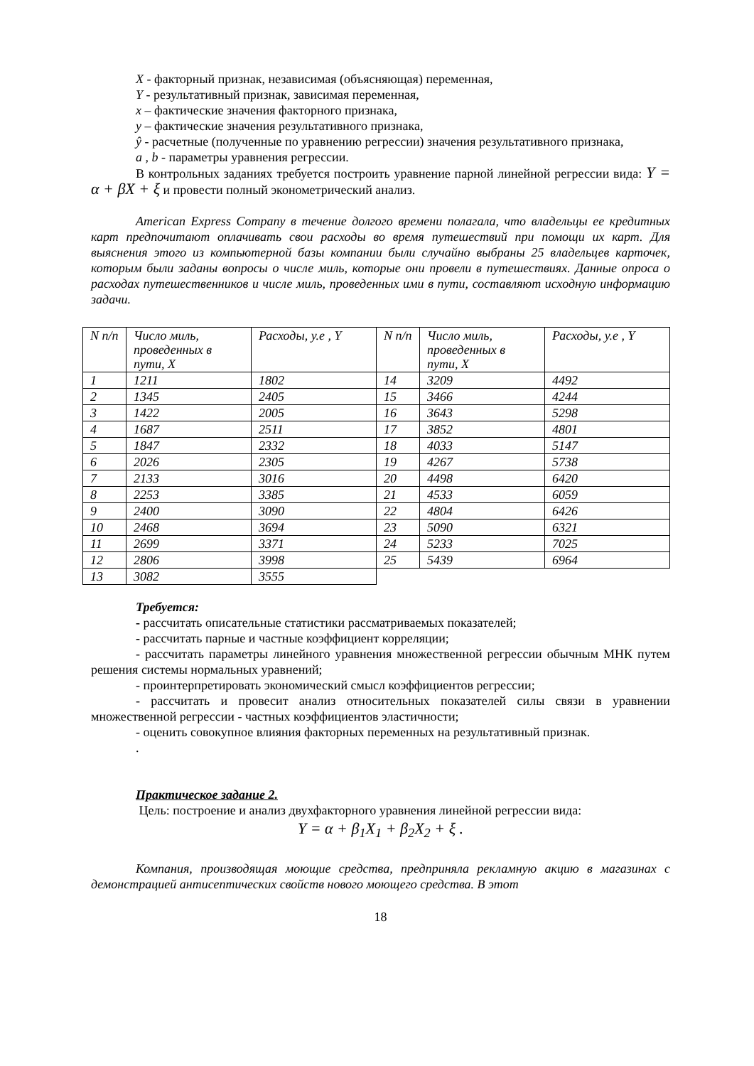X - факторный признак, независимая (объясняющая) переменная,
Y - результативный признак, зависимая переменная,
x – фактические значения факторного признака,
y – фактические значения результативного признака,
ŷ - расчетные (полученные по уравнению регрессии) значения результативного признака,
a , b - параметры уравнения регрессии.
В контрольных заданиях требуется построить уравнение парной линейной регрессии вида: Y = α + βX + ξ и провести полный эконометрический анализ.
American Express Company в течение долгого времени полагала, что владельцы ее кредитных карт предпочитают оплачивать свои расходы во время путешествий при помощи их карт. Для выяснения этого из компьютерной базы компании были случайно выбраны 25 владельцев карточек, которым были заданы вопросы о числе миль, которые они провели в путешествиях. Данные опроса о расходах путешественников и числе миль, проведенных ими в пути, составляют исходную информацию задачи.
| N п/п | Число миль, проведенных в пути, X | Расходы, у.е , Y | N п/п | Число миль, проведенных в пути, X | Расходы, у.е , Y |
| 1 | 1211 | 1802 | 14 | 3209 | 4492 |
| 2 | 1345 | 2405 | 15 | 3466 | 4244 |
| 3 | 1422 | 2005 | 16 | 3643 | 5298 |
| 4 | 1687 | 2511 | 17 | 3852 | 4801 |
| 5 | 1847 | 2332 | 18 | 4033 | 5147 |
| 6 | 2026 | 2305 | 19 | 4267 | 5738 |
| 7 | 2133 | 3016 | 20 | 4498 | 6420 |
| 8 | 2253 | 3385 | 21 | 4533 | 6059 |
| 9 | 2400 | 3090 | 22 | 4804 | 6426 |
| 10 | 2468 | 3694 | 23 | 5090 | 6321 |
| 11 | 2699 | 3371 | 24 | 5233 | 7025 |
| 12 | 2806 | 3998 | 25 | 5439 | 6964 |
| 13 | 3082 | 3555 | | | |
Требуется:
- рассчитать описательные статистики рассматриваемых показателей;
- рассчитать парные и частные коэффициент корреляции;
- рассчитать параметры линейного уравнения множественной регрессии обычным МНК путем решения системы нормальных уравнений;
- проинтерпретировать экономический смысл коэффициентов регрессии;
- рассчитать и провесит анализ относительных показателей силы связи в уравнении множественной регрессии - частных коэффициентов эластичности;
- оценить совокупное влияния факторных переменных на результативный признак.
.
Практическое задание 2.
Цель: построение и анализ двухфакторного уравнения линейной регрессии вида:
Y = α + β<sub>1</sub>X<sub>1</sub> + β<sub>2</sub>X<sub>2</sub> + ξ .
Компания, производящая моющие средства, предприняла рекламную акцию в магазинах с демонстрацией антисептических свойств нового моющего средства. В этот
18